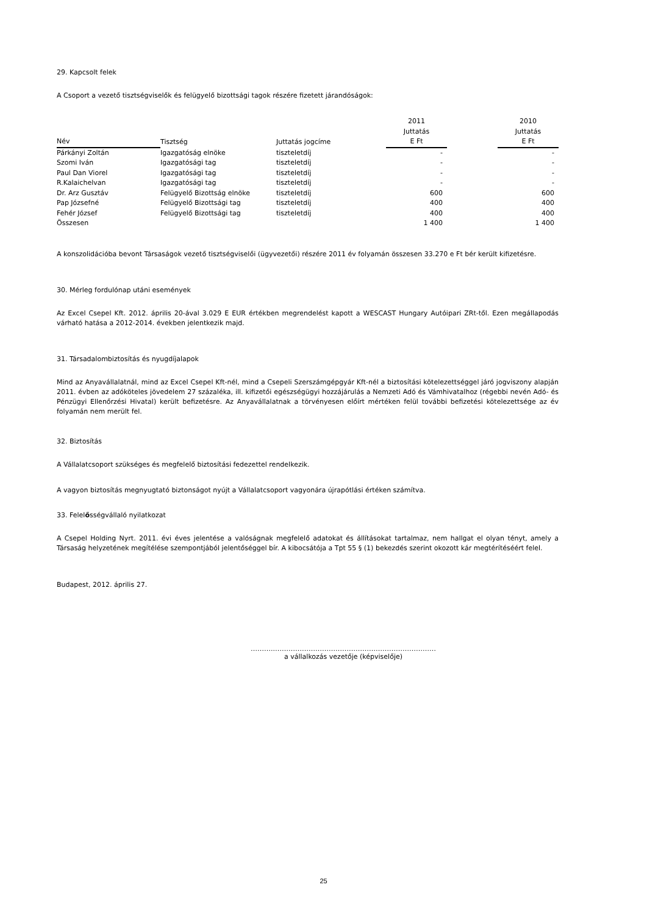29. Kapcsolt felek
A Csoport a vezető tisztségviselők és felügyelő bizottsági tagok részére fizetett járandóságok:
| Név | | Tisztség | Juttatás jogcíme | 2011 Juttatás E Ft | | 2010 Juttatás E Ft |
| --- | --- | --- | --- | --- | --- | --- |
| Párkányi Zoltán | | Igazgatóság elnöke | tiszteletdíj | - | | - |
| Szomi Iván | | Igazgatósági tag | tiszteletdíj | - | | - |
| Paul Dan Viorel | | Igazgatósági tag | tiszteletdíj | - | | - |
| R.Kalaichelvan | | Igazgatósági tag | tiszteletdíj | - | | - |
| Dr. Arz Gusztáv | | Felügyelő Bizottság elnöke | tiszteletdíj | 600 | | 600 |
| Pap Józsefné | | Felügyelő Bizottsági tag | tiszteletdíj | 400 | | 400 |
| Fehér József | | Felügyelő Bizottsági tag | tiszteletdíj | 400 | | 400 |
| Összesen | | | | 1 400 | | 1 400 |
A konszolidációba bevont Társaságok vezető tisztségviselői (ügyvezetői) részére 2011 év folyamán összesen 33.270 e Ft bér került kifizetésre.
30. Mérleg fordulónap utáni események
Az Excel Csepel Kft. 2012. április 20-ával 3.029 E EUR értékben megrendelést kapott a WESCAST Hungary Autóipari ZRt-től. Ezen megállapodás várható hatása a 2012-2014. években jelentkezik majd.
31. Társadalombiztosítás és nyugdíjalapok
Mind az Anyavállalatnál, mind az Excel Csepel Kft-nél, mind a Csepeli Szerszámgépgyár Kft-nél a biztosítási kötelezettséggel járó jogviszony alapján 2011. évben az adóköteles jövedelem 27 százaléka, ill. kifizetői egészségügyi hozzájárulás a Nemzeti Adó és Vámhivatalhoz (régebbi nevén Adó- és Pénzügyi Ellenőrzési Hivatal) került befizetésre. Az Anyavállalatnak a törvényesen előírt mértéken felül további befizetési kötelezettsége az év folyamán nem merült fel.
32. Biztosítás
A Vállalatcsoport szükséges és megfelelő biztosítási fedezettel rendelkezik.
A vagyon biztosítás megnyugtató biztonságot nyújt a Vállalatcsoport vagyonára újrapótlási értéken számítva.
33. Felelősségvállaló nyilatkozat
A Csepel Holding Nyrt. 2011. évi éves jelentése a valóságnak megfelelő adatokat és állításokat tartalmaz, nem hallgat el olyan tényt, amely a Társaság helyzetének megítélése szempontjából jelentőséggel bír. A kibocsátója a Tpt 55 § (1) bekezdés szerint okozott kár megtérítéséért felel.
Budapest, 2012. április 27.
………..………………………………………………………………
a vállalkozás vezetője (képviselője)
25